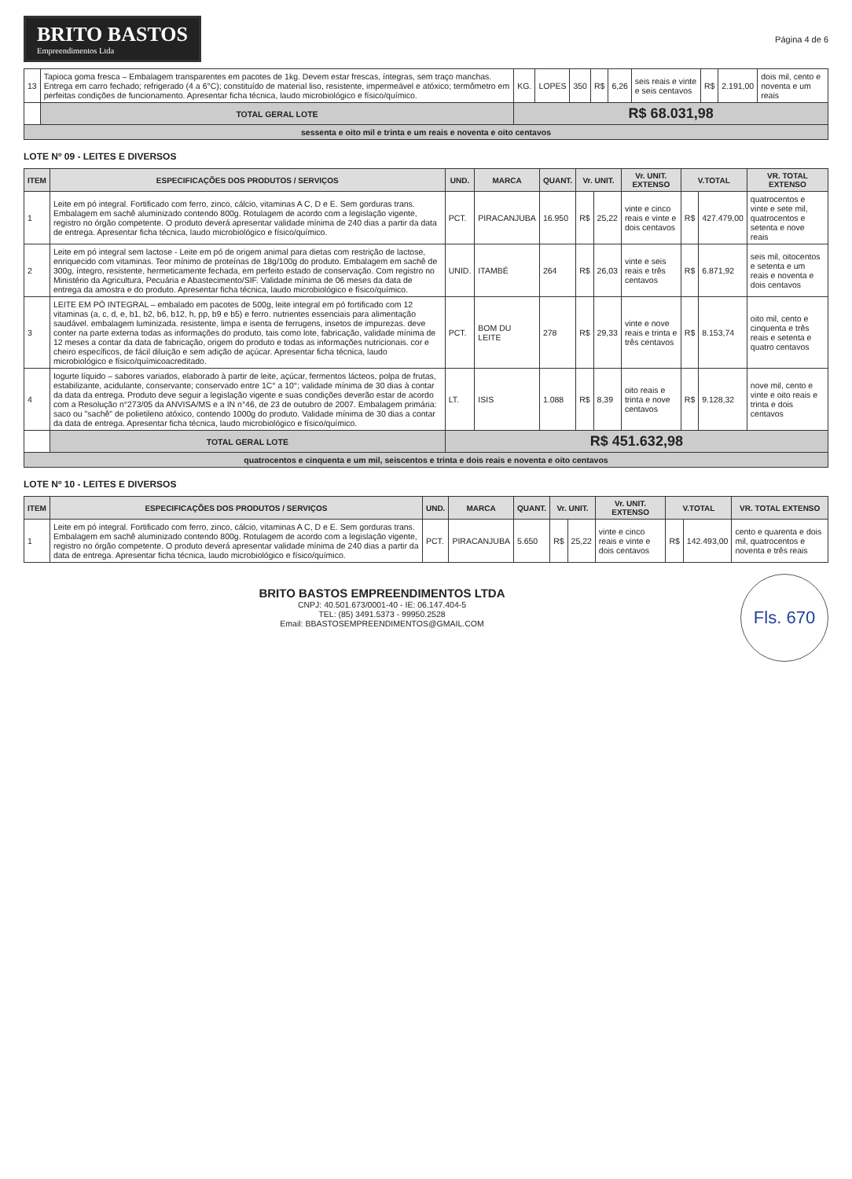BRITO BASTOS
Empreendimentos Ltda
Página 4 de 6
| 13 | Tapioca goma fresca – Embalagem transparentes em pacotes de 1kg. Devem estar frescas, íntegras, sem traço manchas. Entrega em carro fechado; refrigerado (4 a 6°C); constituído de material liso, resistente, impermeável e atóxico; termômetro em perfeitas condições de funcionamento. Apresentar ficha técnica, laudo microbiológico e físico/químico. | KG. | LOPES | 350 | R$ | 6,26 | seis reais e vinte e seis centavos | R$ | 2.191,00 | dois mil, cento e noventa e um reais |
| | TOTAL GERAL LOTE | R$ 68.031,98 | | | | | | | | |
| sessenta e oito mil e trinta e um reais e noventa e oito centavos | | | | | | | | | | |
LOTE Nº 09 - LEITES E DIVERSOS
| ITEM | ESPECIFICAÇÕES DOS PRODUTOS / SERVIÇOS | UND. | MARCA | QUANT. | Vr. UNIT. | | Vr. UNIT. EXTENSO | V.TOTAL | | VR. TOTAL EXTENSO |
| --- | --- | --- | --- | --- | --- | --- | --- | --- | --- | --- |
| 1 | Leite em pó integral. Fortificado com ferro, zinco, cálcio, vitaminas A C, D e E. Sem gorduras trans. Embalagem em sachê aluminizado contendo 800g. Rotulagem de acordo com a legislação vigente, registro no órgão competente. O produto deverá apresentar validade mínima de 240 dias a partir da data de entrega. Apresentar ficha técnica, laudo microbiológico e físico/químico. | PCT. | PIRACANJUBA | 16.950 | R$ | 25,22 | vinte e cinco reais e vinte e dois centavos | R$ | 427.479,00 | quatrocentos e vinte e sete mil, quatrocentos e setenta e nove reais |
| 2 | Leite em pó integral sem lactose - Leite em pó de origem animal para dietas com restrição de lactose, enriquecido com vitaminas. Teor mínimo de proteínas de 18g/100g do produto. Embalagem em sachê de 300g, íntegro, resistente, hermeticamente fechada, em perfeito estado de conservação. Com registro no Ministério da Agricultura, Pecuária e Abastecimento/SIF. Validade mínima de 06 meses da data de entrega da amostra e do produto. Apresentar ficha técnica, laudo microbiológico e físico/químico. | UNID. | ITAMBÉ | 264 | R$ | 26,03 | vinte e seis reais e três centavos | R$ | 6.871,92 | seis mil, oitocentos e setenta e um reais e noventa e dois centavos |
| 3 | LEITE EM PÓ INTEGRAL – embalado em pacotes de 500g, leite integral em pó fortificado com 12 vitaminas (a, c, d, e, b1, b2, b6, b12, h, pp, b9 e b5) e ferro. nutrientes essenciais para alimentação saudável. embalagem luminizada. resistente, limpa e isenta de ferrugens, insetos de impurezas. deve conter na parte externa todas as informações do produto, tais como lote, fabricação, validade mínima de 12 meses a contar da data de fabricação, origem do produto e todas as informações nutricionais. cor e cheiro específicos, de fácil diluição e sem adição de açúcar. Apresentar ficha técnica, laudo microbiológico e físico/químicoacreditado. | PCT. | BOM DU LEITE | 278 | R$ | 29,33 | vinte e nove reais e trinta e três centavos | R$ | 8.153,74 | oito mil, cento e cinquenta e três reais e setenta e quatro centavos |
| 4 | Iogurte líquido – sabores variados, elaborado à partir de leite, açúcar, fermentos lácteos, polpa de frutas, estabilizante, acidulante, conservante; conservado entre 1C° a 10°; validade mínima de 30 dias à contar da data da entrega. Produto deve seguir a legislação vigente e suas condições deverão estar de acordo com a Resolução n°273/05 da ANVISA/MS e a IN n°46, de 23 de outubro de 2007. Embalagem primária: saco ou "sachê" de polietileno atóxico, contendo 1000g do produto. Validade mínima de 30 dias a contar da data de entrega. Apresentar ficha técnica, laudo microbiológico e físico/químico. | LT. | ISIS | 1.088 | R$ | 8,39 | oito reais e trinta e nove centavos | R$ | 9.128,32 | nove mil, cento e vinte e oito reais e trinta e dois centavos |
| | TOTAL GERAL LOTE | R$ 451.632,98 | | | | | | | | |
| quatrocentos e cinquenta e um mil, seiscentos e trinta e dois reais e noventa e oito centavos | | | | | | | | | | |
LOTE Nº 10 - LEITES E DIVERSOS
| ITEM | ESPECIFICAÇÕES DOS PRODUTOS / SERVIÇOS | UND. | MARCA | QUANT. | Vr. UNIT. | | Vr. UNIT. EXTENSO | V.TOTAL | | VR. TOTAL EXTENSO |
| --- | --- | --- | --- | --- | --- | --- | --- | --- | --- | --- |
| 1 | Leite em pó integral. Fortificado com ferro, zinco, cálcio, vitaminas A C, D e E. Sem gorduras trans. Embalagem em sachê aluminizado contendo 800g. Rotulagem de acordo com a legislação vigente, registro no órgão competente. O produto deverá apresentar validade mínima de 240 dias a partir da data de entrega. Apresentar ficha técnica, laudo microbiológico e físico/químico. | PCT. | PIRACANJUBA | 5.650 | R$ | 25,22 | vinte e cinco reais e vinte e dois centavos | R$ | 142.493,00 | cento e quarenta e dois mil, quatrocentos e noventa e três reais |
Fls. 670
BRITO BASTOS EMPREENDIMENTOS LTDA
CNPJ: 40.501.673/0001-40 - IE: 06.147.404-5
TEL: (85) 3491.5373 - 99950.2528
Email: BBASTOSEMPREENDIMENTOS@GMAIL.COM